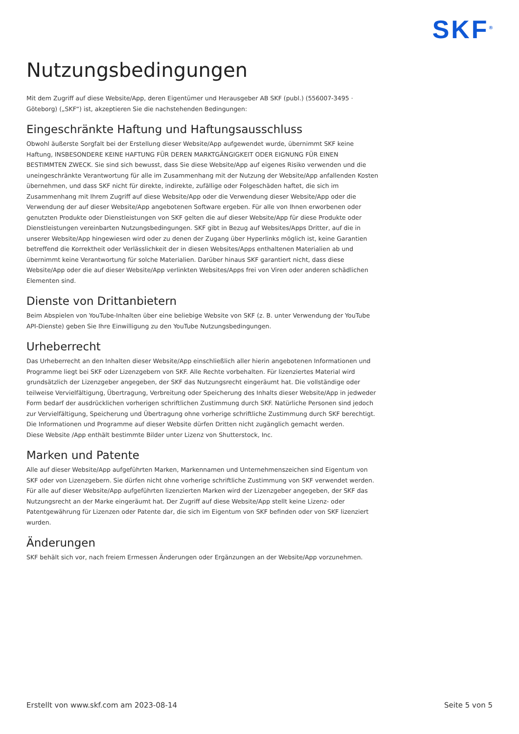SKF<sup>®</sup>
Nutzungsbedingungen
Mit dem Zugriff auf diese Website/App, deren Eigentümer und Herausgeber AB SKF (publ.) (556007-3495 · Göteborg) („SKF“) ist, akzeptieren Sie die nachstehenden Bedingungen:
Eingeschränkte Haftung und Haftungsausschluss
Obwohl äußerste Sorgfalt bei der Erstellung dieser Website/App aufgewendet wurde, übernimmt SKF keine Haftung, INSBESONDERE KEINE HAFTUNG FÜR DEREN MARKTGÄNGIGKEIT ODER EIGNUNG FÜR EINEN BESTIMMTEN ZWECK. Sie sind sich bewusst, dass Sie diese Website/App auf eigenes Risiko verwenden und die uneingeschränkte Verantwortung für alle im Zusammenhang mit der Nutzung der Website/App anfallenden Kosten übernehmen, und dass SKF nicht für direkte, indirekte, zufällige oder Folgeschäden haftet, die sich im Zusammenhang mit Ihrem Zugriff auf diese Website/App oder die Verwendung dieser Website/App oder die Verwendung der auf dieser Website/App angebotenen Software ergeben. Für alle von Ihnen erworbenen oder genutzten Produkte oder Dienstleistungen von SKF gelten die auf dieser Website/App für diese Produkte oder Dienstleistungen vereinbarten Nutzungsbedingungen. SKF gibt in Bezug auf Websites/Apps Dritter, auf die in unserer Website/App hingewiesen wird oder zu denen der Zugang über Hyperlinks möglich ist, keine Garantien betreffend die Korrektheit oder Verlässlichkeit der in diesen Websites/Apps enthaltenen Materialien ab und übernimmt keine Verantwortung für solche Materialien. Darüber hinaus SKF garantiert nicht, dass diese Website/App oder die auf dieser Website/App verlinkten Websites/Apps frei von Viren oder anderen schädlichen Elementen sind.
Dienste von Drittanbietern
Beim Abspielen von YouTube-Inhalten über eine beliebige Website von SKF (z. B. unter Verwendung der YouTube API-Dienste) geben Sie Ihre Einwilligung zu den YouTube Nutzungsbedingungen.
Urheberrecht
Das Urheberrecht an den Inhalten dieser Website/App einschließlich aller hierin angebotenen Informationen und Programme liegt bei SKF oder Lizenzgebern von SKF. Alle Rechte vorbehalten. Für lizenziertes Material wird grundsätzlich der Lizenzgeber angegeben, der SKF das Nutzungsrecht eingeräumt hat. Die vollständige oder teilweise Vervielfältigung, Übertragung, Verbreitung oder Speicherung des Inhalts dieser Website/App in jedweder Form bedarf der ausdrücklichen vorherigen schriftlichen Zustimmung durch SKF. Natürliche Personen sind jedoch zur Vervielfältigung, Speicherung und Übertragung ohne vorherige schriftliche Zustimmung durch SKF berechtigt. Die Informationen und Programme auf dieser Website dürfen Dritten nicht zugänglich gemacht werden.
Diese Website /App enthält bestimmte Bilder unter Lizenz von Shutterstock, Inc.
Marken und Patente
Alle auf dieser Website/App aufgeführten Marken, Markennamen und Unternehmenszeichen sind Eigentum von SKF oder von Lizenzgebern. Sie dürfen nicht ohne vorherige schriftliche Zustimmung von SKF verwendet werden. Für alle auf dieser Website/App aufgeführten lizenzierten Marken wird der Lizenzgeber angegeben, der SKF das Nutzungsrecht an der Marke eingeräumt hat. Der Zugriff auf diese Website/App stellt keine Lizenz- oder Patentgewährung für Lizenzen oder Patente dar, die sich im Eigentum von SKF befinden oder von SKF lizenziert wurden.
Änderungen
SKF behält sich vor, nach freiem Ermessen Änderungen oder Ergänzungen an der Website/App vorzunehmen.
Erstellt von www.skf.com am 2023-08-14 Seite 5 von 5